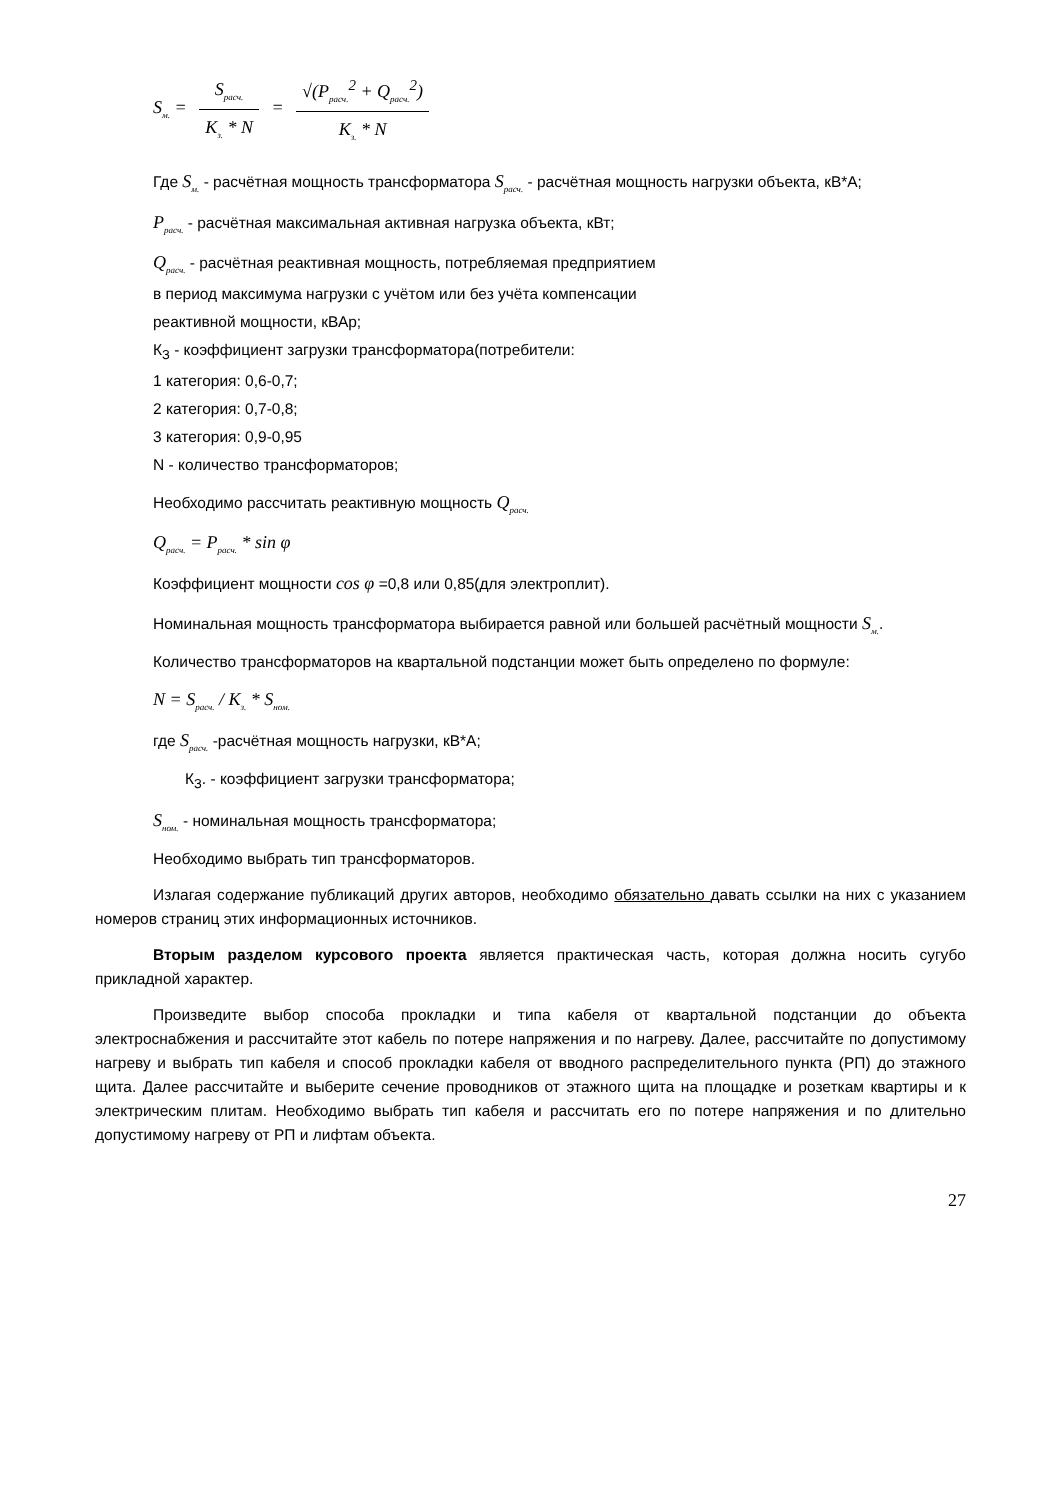S<sub>м.</sub> = S<sub>расч.</sub> K<sub>з.</sub> * N = √(P<sub>расч.</sub><sup>2</sup> + Q<sub>расч.</sub><sup>2</sup>) K<sub>з.</sub> * N
Где S<sub>м.</sub> - расчётная мощность трансформатора S<sub>расч.</sub> - расчётная мощность нагрузки объекта, кВ*А;
P<sub>расч.</sub> - расчётная максимальная активная нагрузка объекта, кВт;
Q<sub>расч.</sub> - расчётная реактивная мощность, потребляемая предприятием
в период максимума нагрузки с учётом или без учёта компенсации
реактивной мощности, кВАр;
К<sub>З</sub> - коэффициент загрузки трансформатора(потребители:
1 категория: 0,6-0,7;
2 категория: 0,7-0,8;
3 категория: 0,9-0,95
N - количество трансформаторов;
Необходимо рассчитать реактивную мощность Q<sub>расч.</sub>
Q<sub>расч.</sub> = P<sub>расч.</sub> * sin φ
Коэффициент мощности cos φ =0,8 или 0,85(для электроплит).
Номинальная мощность трансформатора выбирается равной или большей расчётный мощности S<sub>м.</sub>.
Количество трансформаторов на квартальной подстанции может быть определено по формуле:
N = S<sub>расч.</sub> / K<sub>з.</sub> * S<sub>ном.</sub>
где S<sub>расч.</sub> -расчётная мощность нагрузки, кВ*А;
К<sub>З</sub>. - коэффициент загрузки трансформатора;
S<sub>ном.</sub> - номинальная мощность трансформатора;
Необходимо выбрать тип трансформаторов.
Излагая содержание публикаций других авторов, необходимо обязательно давать ссылки на них с указанием номеров страниц этих информационных источников.
Вторым разделом курсового проекта является практическая часть, которая должна носить сугубо прикладной характер.
Произведите выбор способа прокладки и типа кабеля от квартальной подстанции до объекта электроснабжения и рассчитайте этот кабель по потере напряжения и по нагреву. Далее, рассчитайте по допустимому нагреву и выбрать тип кабеля и способ прокладки кабеля от вводного распределительного пункта (РП) до этажного щита. Далее рассчитайте и выберите сечение проводников от этажного щита на площадке и розеткам квартиры и к электрическим плитам. Необходимо выбрать тип кабеля и рассчитать его по потере напряжения и по длительно допустимому нагреву от РП и лифтам объекта.
27